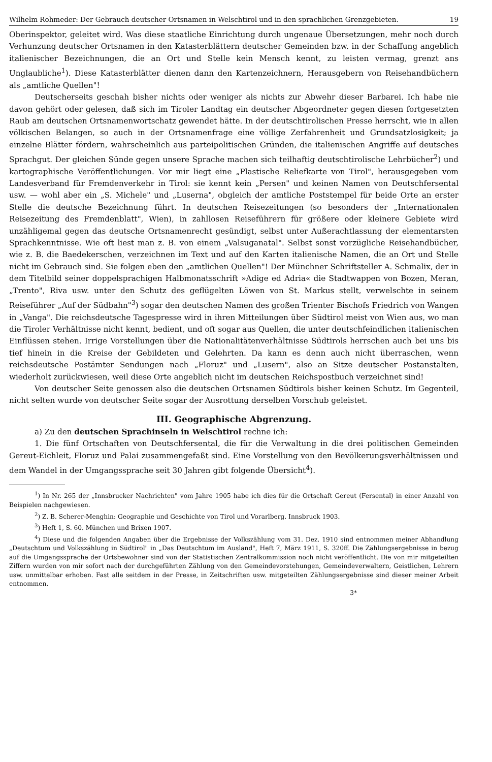Wilhelm Rohmeder: Der Gebrauch deutscher Ortsnamen in Welschtirol und in den sprachlichen Grenzgebieten. 19
Oberinspektor, geleitet wird. Was diese staatliche Einrichtung durch ungenaue Übersetzungen, mehr noch durch Verhunzung deutscher Ortsnamen in den Katasterblättern deutscher Gemeinden bzw. in der Schaffung angeblich italienischer Bezeichnungen, die an Ort und Stelle kein Mensch kennt, zu leisten vermag, grenzt ans Unglaubliche<sup>1</sup>). Diese Katasterblätter dienen dann den Kartenzeichnern, Herausgebern von Reisehandbüchern als „amtliche Quellen"!
Deutscherseits geschah bisher nichts oder weniger als nichts zur Abwehr dieser Barbarei. Ich habe nie davon gehört oder gelesen, daß sich im Tiroler Landtag ein deutscher Abgeordneter gegen diesen fortgesetzten Raub am deutschen Ortsnamenwortschatz gewendet hätte. In der deutschtirolischen Presse herrscht, wie in allen völkischen Belangen, so auch in der Ortsnamenfrage eine völlige Zerfahrenheit und Grundsatzlosigkeit; ja einzelne Blätter fördern, wahrscheinlich aus parteipolitischen Gründen, die italienischen Angriffe auf deutsches Sprachgut. Der gleichen Sünde gegen unsere Sprache machen sich teilhaftig deutschtirolische Lehrbücher<sup>2</sup>) und kartographische Veröffentlichungen. Vor mir liegt eine „Plastische Reliefkarte von Tirol", herausgegeben vom Landesverband für Fremdenverkehr in Tirol: sie kennt kein „Persen" und keinen Namen von Deutschfersental usw. — wohl aber ein „S. Michele" und „Luserna", obgleich der amtliche Poststempel für beide Orte an erster Stelle die deutsche Bezeichnung führt. In deutschen Reisezeitungen (so besonders der „Internationalen Reisezeitung des Fremdenblatt", Wien), in zahllosen Reiseführern für größere oder kleinere Gebiete wird unzähligemal gegen das deutsche Ortsnamenrecht gesündigt, selbst unter Außerachtlassung der elementarsten Sprachkenntnisse. Wie oft liest man z. B. von einem „Valsuganatal". Selbst sonst vorzügliche Reisehandbücher, wie z. B. die Baedekerschen, verzeichnen im Text und auf den Karten italienische Namen, die an Ort und Stelle nicht im Gebrauch sind. Sie folgen eben den „amtlichen Quellen"! Der Münchner Schriftsteller A. Schmalix, der in dem Titelbild seiner doppelsprachigen Halbmonatsschrift »Adige ed Adria« die Stadtwappen von Bozen, Meran, „Trento", Riva usw. unter den Schutz des geflügelten Löwen von St. Markus stellt, verwelschte in seinem Reiseführer „Auf der Südbahn"<sup>3</sup>) sogar den deutschen Namen des großen Trienter Bischofs Friedrich von Wangen in „Vanga". Die reichsdeutsche Tagespresse wird in ihren Mitteilungen über Südtirol meist von Wien aus, wo man die Tiroler Verhältnisse nicht kennt, bedient, und oft sogar aus Quellen, die unter deutschfeindlichen italienischen Einflüssen stehen. Irrige Vorstellungen über die Nationalitätenverhältnisse Südtirols herrschen auch bei uns bis tief hinein in die Kreise der Gebildeten und Gelehrten. Da kann es denn auch nicht überraschen, wenn reichsdeutsche Postämter Sendungen nach „Floruz" und „Lusern", also an Sitze deutscher Postanstalten, wiederholt zurückwiesen, weil diese Orte angeblich nicht im deutschen Reichspostbuch verzeichnet sind!
Von deutscher Seite genossen also die deutschen Ortsnamen Südtirols bisher keinen Schutz. Im Gegenteil, nicht selten wurde von deutscher Seite sogar der Ausrottung derselben Vorschub geleistet.
III. Geographische Abgrenzung.
a) Zu den deutschen Sprachinseln in Welschtirol rechne ich:
1. Die fünf Ortschaften von Deutschfersental, die für die Verwaltung in die drei politischen Gemeinden Gereut-Eichleit, Floruz und Palai zusammengefaßt sind. Eine Vorstellung von den Bevölkerungsverhältnissen und dem Wandel in der Umgangssprache seit 30 Jahren gibt folgende Übersicht<sup>4</sup>).
<sup>1</sup>) In Nr. 265 der „Innsbrucker Nachrichten" vom Jahre 1905 habe ich dies für die Ortschaft Gereut (Fersental) in einer Anzahl von Beispielen nachgewiesen.
<sup>2</sup>) Z. B. Scherer-Menghin: Geographie und Geschichte von Tirol und Vorarlberg. Innsbruck 1903.
<sup>3</sup>) Heft 1, S. 60. München und Brixen 1907.
<sup>4</sup>) Diese und die folgenden Angaben über die Ergebnisse der Volkszählung vom 31. Dez. 1910 sind entnommen meiner Abhandlung „Deutschtum und Volkszählung in Südtirol" in „Das Deutschtum im Ausland", Heft 7, März 1911, S. 320ff. Die Zählungsergebnisse in bezug auf die Umgangssprache der Ortsbewohner sind von der Statistischen Zentralkommission noch nicht veröffentlicht. Die von mir mitgeteilten Ziffern wurden von mir sofort nach der durchgeführten Zählung von den Gemeindevorstehungen, Gemeindeverwaltern, Geistlichen, Lehrern usw. unmittelbar erhoben. Fast alle seitdem in der Presse, in Zeitschriften usw. mitgeteilten Zählungsergebnisse sind dieser meiner Arbeit entnommen.
3*